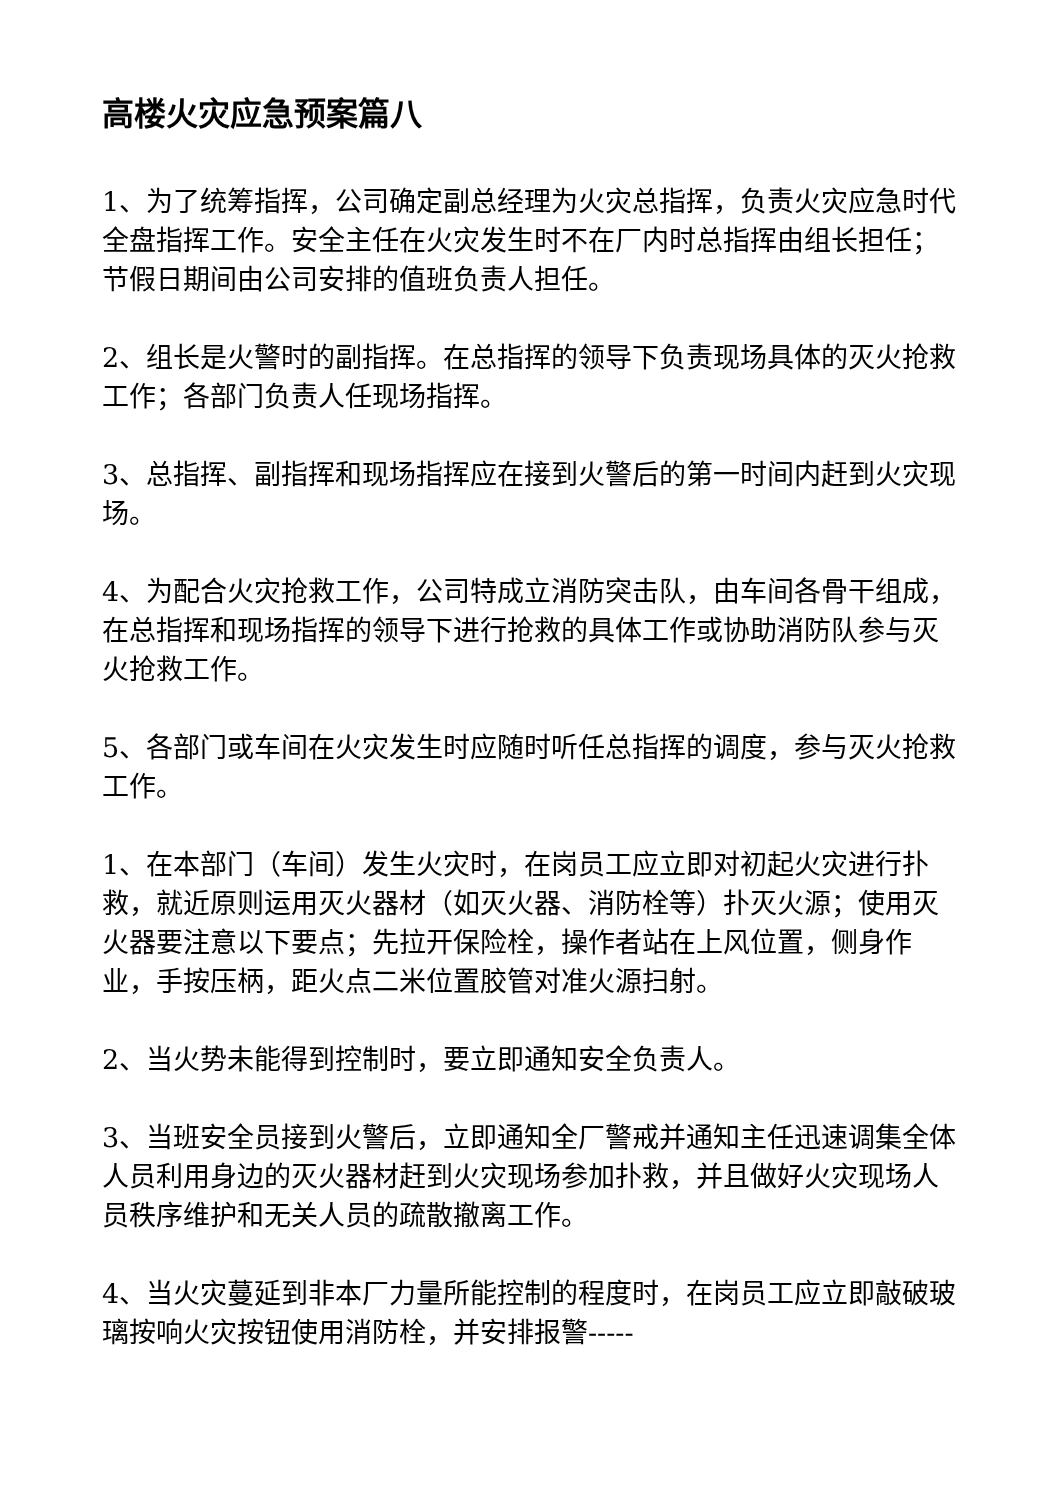高楼火灾应急预案篇八
1、为了统筹指挥，公司确定副总经理为火灾总指挥，负责火灾应急时代全盘指挥工作。安全主任在火灾发生时不在厂内时总指挥由组长担任；节假日期间由公司安排的值班负责人担任。
2、组长是火警时的副指挥。在总指挥的领导下负责现场具体的灭火抢救工作；各部门负责人任现场指挥。
3、总指挥、副指挥和现场指挥应在接到火警后的第一时间内赶到火灾现场。
4、为配合火灾抢救工作，公司特成立消防突击队，由车间各骨干组成，在总指挥和现场指挥的领导下进行抢救的具体工作或协助消防队参与灭火抢救工作。
5、各部门或车间在火灾发生时应随时听任总指挥的调度，参与灭火抢救工作。
1、在本部门（车间）发生火灾时，在岗员工应立即对初起火灾进行扑救，就近原则运用灭火器材（如灭火器、消防栓等）扑灭火源；使用灭火器要注意以下要点；先拉开保险栓，操作者站在上风位置，侧身作业，手按压柄，距火点二米位置胶管对准火源扫射。
2、当火势未能得到控制时，要立即通知安全负责人。
3、当班安全员接到火警后，立即通知全厂警戒并通知主任迅速调集全体人员利用身边的灭火器材赶到火灾现场参加扑救，并且做好火灾现场人员秩序维护和无关人员的疏散撤离工作。
4、当火灾蔓延到非本厂力量所能控制的程度时，在岗员工应立即敲破玻璃按响火灾按钮使用消防栓，并安排报警-----